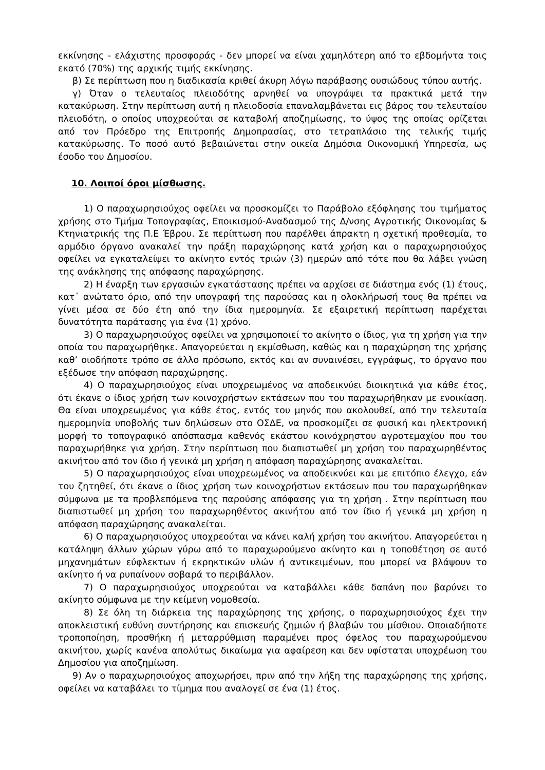εκκίνησης - ελάχιστης προσφοράς - δεν μπορεί να είναι χαμηλότερη από το εβδομήντα τοις εκατό (70%) της αρχικής τιμής εκκίνησης.
β) Σε περίπτωση που η διαδικασία κριθεί άκυρη λόγω παράβασης ουσιώδους τύπου αυτής.
γ) Όταν ο τελευταίος πλειοδότης αρνηθεί να υπογράψει τα πρακτικά μετά την κατακύρωση. Στην περίπτωση αυτή η πλειοδοσία επαναλαμβάνεται εις βάρος του τελευταίου πλειοδότη, ο οποίος υποχρεούται σε καταβολή αποζημίωσης, το ύψος της οποίας ορίζεται από τον Πρόεδρο της Επιτροπής Δημοπρασίας, στο τετραπλάσιο της τελικής τιμής κατακύρωσης. Το ποσό αυτό βεβαιώνεται στην οικεία Δημόσια Οικονομική Υπηρεσία, ως έσοδο του Δημοσίου.
10. Λοιποί όροι μίσθωσης.
1) Ο παραχωρησιούχος οφείλει να προσκομίζει το Παράβολο εξόφλησης του τιμήματος χρήσης στο Τμήμα Τοπογραφίας, Εποικισμού-Αναδασμού της Δ/νσης Αγροτικής Οικονομίας & Κτηνιατρικής της Π.Ε Έβρου. Σε περίπτωση που παρέλθει άπρακτη η σχετική προθεσμία, το αρμόδιο όργανο ανακαλεί την πράξη παραχώρησης κατά χρήση και ο παραχωρησιούχος οφείλει να εγκαταλείψει το ακίνητο εντός τριών (3) ημερών από τότε που θα λάβει γνώση της ανάκλησης της απόφασης παραχώρησης.
2) Η έναρξη των εργασιών εγκατάστασης πρέπει να αρχίσει σε διάστημα ενός (1) έτους, κατ᾽ ανώτατο όριο, από την υπογραφή της παρούσας και η ολοκλήρωσή τους θα πρέπει να γίνει μέσα σε δύο έτη από την ίδια ημερομηνία. Σε εξαιρετική περίπτωση παρέχεται δυνατότητα παράτασης για ένα (1) χρόνο.
3) Ο παραχωρησιούχος οφείλει να χρησιμοποιεί το ακίνητο ο ίδιος, για τη χρήση για την οποία του παραχωρήθηκε. Απαγορεύεται η εκμίσθωση, καθώς και η παραχώρηση της χρήσης καθ’ οιοδήποτε τρόπο σε άλλο πρόσωπο, εκτός και αν συναινέσει, εγγράφως, το όργανο που εξέδωσε την απόφαση παραχώρησης.
4) Ο παραχωρησιούχος είναι υποχρεωμένος να αποδεικνύει διοικητικά για κάθε έτος, ότι έκανε ο ίδιος χρήση των κοινοχρήστων εκτάσεων που του παραχωρήθηκαν με ενοικίαση. Θα είναι υποχρεωμένος για κάθε έτος, εντός του μηνός που ακολουθεί, από την τελευταία ημερομηνία υποβολής των δηλώσεων στο ΟΣΔΕ, να προσκομίζει σε φυσική και ηλεκτρονική μορφή το τοπογραφικό απόσπασμα καθενός εκάστου κοινόχρηστου αγροτεμαχίου που του παραχωρήθηκε για χρήση. Στην περίπτωση που διαπιστωθεί μη χρήση του παραχωρηθέντος ακινήτου από τον ίδιο ή γενικά μη χρήση η απόφαση παραχώρησης ανακαλείται.
5) Ο παραχωρησιούχος είναι υποχρεωμένος να αποδεικνύει και με επιτόπιο έλεγχο, εάν του ζητηθεί, ότι έκανε ο ίδιος χρήση των κοινοχρήστων εκτάσεων που του παραχωρήθηκαν σύμφωνα με τα προβλεπόμενα της παρούσης απόφασης για τη χρήση . Στην περίπτωση που διαπιστωθεί μη χρήση του παραχωρηθέντος ακινήτου από τον ίδιο ή γενικά μη χρήση η απόφαση παραχώρησης ανακαλείται.
6) Ο παραχωρησιούχος υποχρεούται να κάνει καλή χρήση του ακινήτου. Απαγορεύεται η κατάληψη άλλων χώρων γύρω από το παραχωρούμενο ακίνητο και η τοποθέτηση σε αυτό μηχανημάτων εύφλεκτων ή εκρηκτικών υλών ή αντικειμένων, που μπορεί να βλάψουν το ακίνητο ή να ρυπαίνουν σοβαρά το περιβάλλον.
7) Ο παραχωρησιούχος υποχρεούται να καταβάλλει κάθε δαπάνη που βαρύνει το ακίνητο σύμφωνα με την κείμενη νομοθεσία.
8) Σε όλη τη διάρκεια της παραχώρησης της χρήσης, ο παραχωρησιούχος έχει την αποκλειστική ευθύνη συντήρησης και επισκευής ζημιών ή βλαβών του μίσθιου. Οποιαδήποτε τροποποίηση, προσθήκη ή μεταρρύθμιση παραμένει προς όφελος του παραχωρούμενου ακινήτου, χωρίς κανένα απολύτως δικαίωμα για αφαίρεση και δεν υφίσταται υποχρέωση του Δημοσίου για αποζημίωση.
9) Αν ο παραχωρησιούχος αποχωρήσει, πριν από την λήξη της παραχώρησης της χρήσης, οφείλει να καταβάλει το τίμημα που αναλογεί σε ένα (1) έτος.